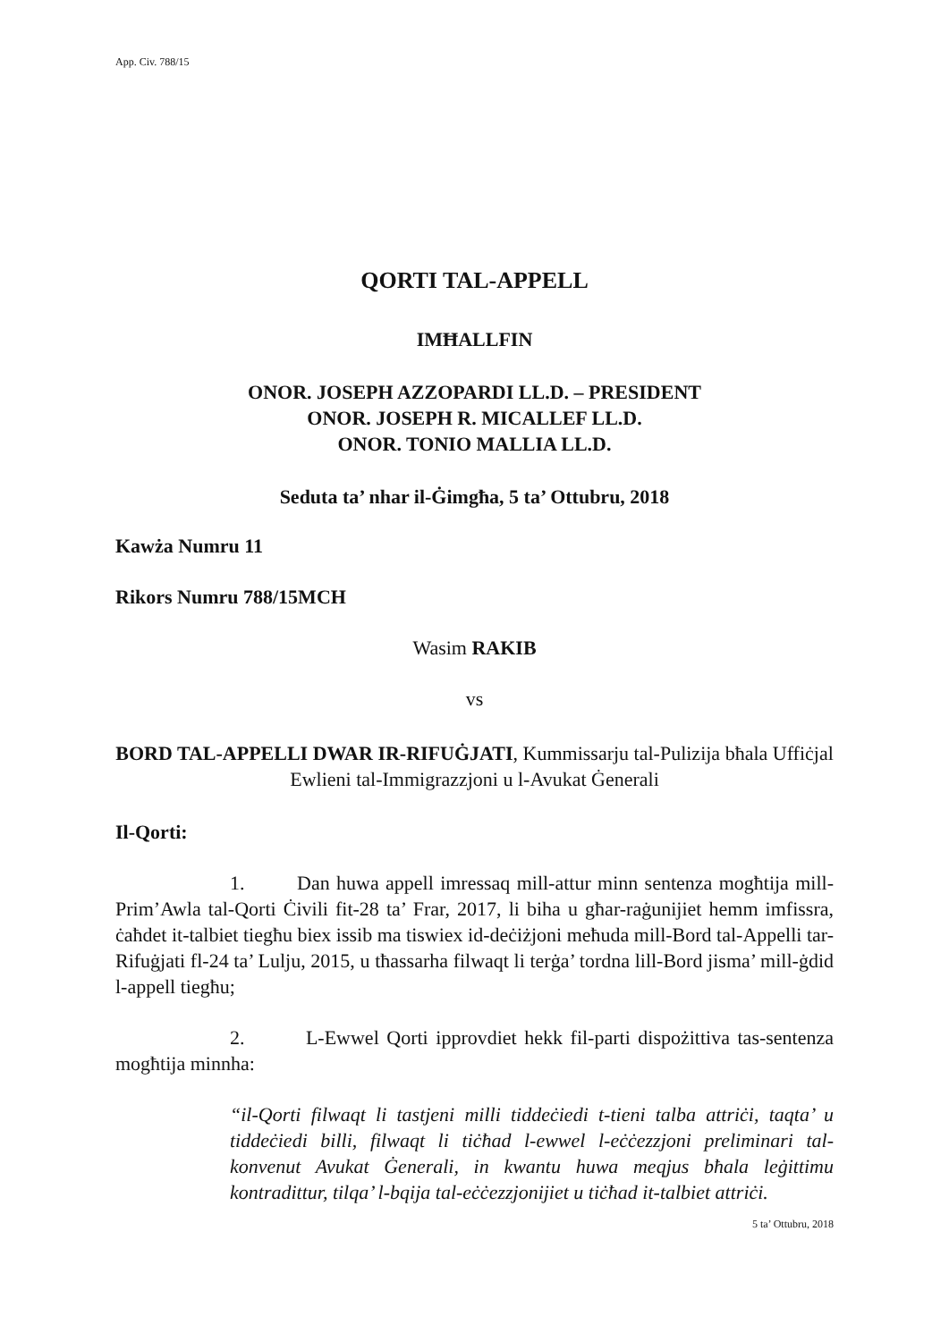App. Civ. 788/15
QORTI TAL-APPELL
IMĦALLFIN
ONOR. JOSEPH AZZOPARDI LL.D. – PRESIDENT
ONOR. JOSEPH R. MICALLEF LL.D.
ONOR. TONIO MALLIA LL.D.
Seduta ta’ nhar il-Ġimgħa, 5 ta’ Ottubru, 2018
Kawża Numru 11
Rikors Numru 788/15MCH
Wasim RAKIB
vs
BORD TAL-APPELLI DWAR IR-RIFUĠJATI, Kummissarju tal-Pulizija bħala Uffiċjal Ewlieni tal-Immigrazzjoni u l-Avukat Ġenerali
Il-Qorti:
1. Dan huwa appell imressaq mill-attur minn sentenza mogħtija mill-Prim’Awla tal-Qorti Ċivili fit-28 ta’ Frar, 2017, li biha u għar-raġunijiet hemm imfissra, ċaħdet it-talbiet tiegħu biex issib ma tiswiex id-deċiżjoni meħuda mill-Bord tal-Appelli tar-Rifuġjati fl-24 ta’ Lulju, 2015, u tħassarha filwaqt li terġa’ tordna lill-Bord jisma’ mill-ġdid l-appell tiegħu;
2. L-Ewwel Qorti ipprovdiet hekk fil-parti dispożittiva tas-sentenza mogħtija minnha:
“il-Qorti filwaqt li tastjeni milli tiddeċiedi t-tieni talba attriċi, taqta’ u tiddeċiedi billi, filwaqt li tiċħad l-ewwel l-eċċezzjoni preliminari tal-konvenut Avukat Ġenerali, in kwantu huwa meqjus bħala leġittimu kontradittur, tilqa’ l-bqija tal-eċċezzjonijiet u tiċħad it-talbiet attriċi.
5 ta’ Ottubru, 2018